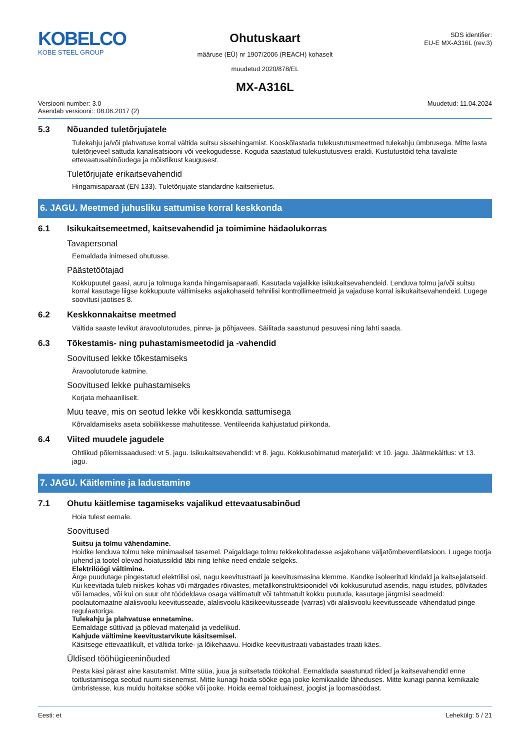KOBELCO
KOBE STEEL GROUP
Ohutuskaart
määruse (EÜ) nr 1907/2006 (REACH) kohaselt
muudetud 2020/878/EL
MX-A316L
SDS identifier:
EU-E MX-A316L (rev.3)
Versiooni number: 3.0
Asendab versiooni:: 08.06.2017 (2)
Muudetud: 11.04.2024
5.3 Nõuanded tuletõrjujatele
Tulekahju ja/või plahvatuse korral vältida suitsu sissehingamist. Kooskõlastada tulekustutusmeetmed tulekahju ümbrusega. Mitte lasta tuletõrjeveel sattuda kanalisatsiooni või veekogudesse. Koguda saastatud tulekustutusvesi eraldi. Kustutustöid teha tavaliste ettevaatusabinõudega ja mõistlikust kaugusest.
Tuletõrjujate erikaitsevahendid
Hingamisaparaat (EN 133). Tuletõrjujate standardne kaitseriietus.
6. JAGU. Meetmed juhusliku sattumise korral keskkonda
6.1 Isikukaitsemeetmed, kaitsevahendid ja toimimine hädaolukorras
Tavapersonal
Eemaldada inimesed ohutusse.
Päästetöötajad
Kokkupuutel gaasi, auru ja tolmuga kanda hingamisaparaati. Kasutada vajalikke isikukaitsevahendeid. Lenduva tolmu ja/või suitsu korral kasutage liigse kokkupuute vältimiseks asjakohaseid tehnilisi kontrollimeetmeid ja vajaduse korral isikukaitsevahendeid. Lugege soovitusi jaotises 8.
6.2 Keskkonnakaitse meetmed
Vältida saaste levikut äravoolutorudes, pinna- ja põhjavees. Säilitada saastunud pesuvesi ning lahti saada.
6.3 Tõkestamis- ning puhastamismeetodid ja -vahendid
Soovitused lekke tõkestamiseks
Äravoolutorude katmine.
Soovitused lekke puhastamiseks
Korjata mehaaniliselt.
Muu teave, mis on seotud lekke või keskkonda sattumisega
Kõrvaldamiseks aseta sobilikkesse mahutitesse. Ventileerida kahjustatud piirkonda.
6.4 Viited muudele jagudele
Ohtlikud põlemissaadused: vt 5. jagu. Isikukaitsevahendid: vt 8. jagu. Kokkusobimatud materjalid: vt 10. jagu. Jäätmekäitlus: vt 13. jagu.
7. JAGU. Käitlemine ja ladustamine
7.1 Ohutu käitlemise tagamiseks vajalikud ettevaatusabinõud
Hoia tulest eemale.
Soovitused
Suitsu ja tolmu vähendamine.
Hoidke lenduva tolmu teke minimaalsel tasemel. Paigaldage tolmu tekkekohtadesse asjakohane väljatõmbeventilatsioon. Lugege tootja juhend ja tootel olevad hoiatussildid läbi ning tehke need endale selgeks.
Elektrilöögi vältimine.
Ärge puudutage pingestatud elektrilisi osi, nagu keevitustraati ja keevitusmasina klemme. Kandke isoleeritud kindaid ja kaitsejalatseid. Kui keevitada tuleb niiskes kohas või märgades rõivastes, metallkonstruktsioonidel või kokkusurutud asendis, nagu istudes, põlvitades või lamades, või kui on suur oht töödeldava osaga vältimatult või tahtmatult kokku puutuda, kasutage järgmisi seadmeid: poolautomaatne alalisvoolu keevitusseade, alalisvoolu käsikeevitusseade (varras) või alalisvoolu keevitusseade vähendatud pinge regulaatoriga.
Tulekahju ja plahvatuse ennetamine.
Eemaldage süttivad ja põlevad materjalid ja vedelikud.
Kahjude vältimine keevitustarvikute käsitsemisel.
Käsitsege ettevaatlikult, et vältida torke- ja lõikehaavu. Hoidke keevitustraati vabastades traati käes.
Üldised tööhügieeninõuded
Pesta käsi pärast aine kasutamist. Mitte süüa, juua ja suitsetada töökohal. Eemaldada saastunud riided ja kaitsevahendid enne toitlustamisega seotud ruumi sisenemist. Mitte kunagi hoida sööke ega jooke kemikaalide läheduses. Mitte kunagi panna kemikaale ümbristesse, kus muidu hoitakse sööke või jooke. Hoida eemal toiduainest, joogist ja loomasöödast.
Eesti: et Lehekülg: 5 / 21